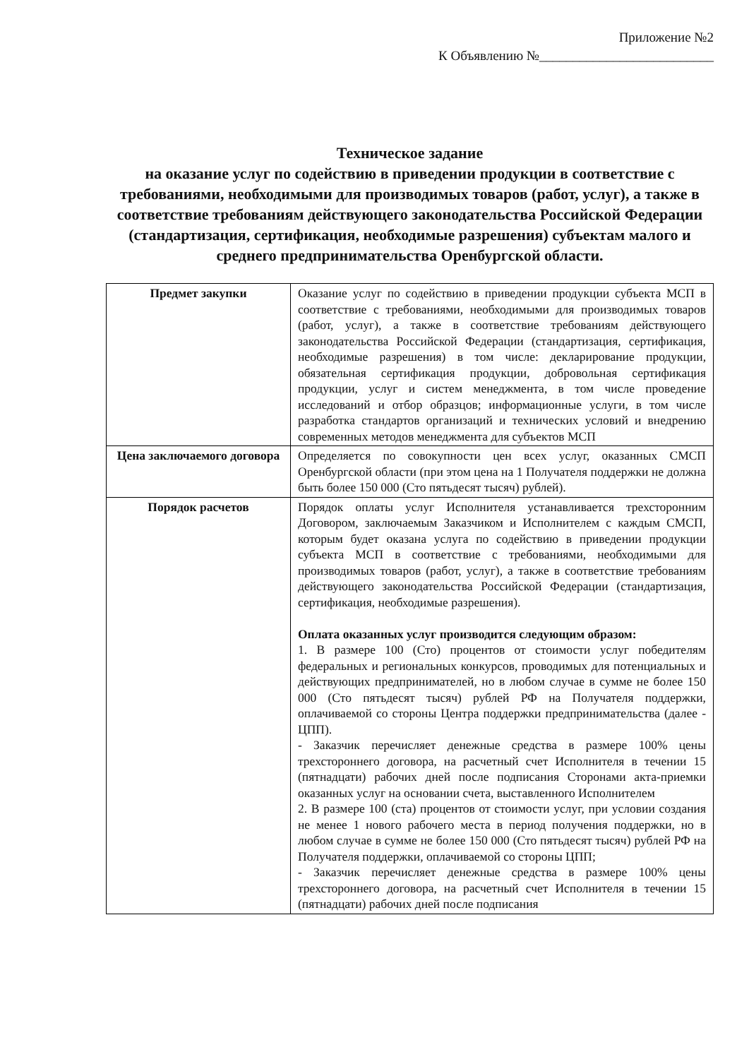Приложение №2
К Объявлению №__________________________
Техническое задание
на оказание услуг по содействию в приведении продукции в соответствие с требованиями, необходимыми для производимых товаров (работ, услуг), а также в соответствие требованиям действующего законодательства Российской Федерации (стандартизация, сертификация, необходимые разрешения) субъектам малого и среднего предпринимательства Оренбургской области.
| Предмет закупки | Оказание услуг по содействию в приведении продукции субъекта МСП в соответствие с требованиями, необходимыми для производимых товаров (работ, услуг), а также в соответствие требованиям действующего законодательства Российской Федерации (стандартизация, сертификация, необходимые разрешения) в том числе: декларирование продукции, обязательная сертификация продукции, добровольная сертификация продукции, услуг и систем менеджмента, в том числе проведение исследований и отбор образцов; информационные услуги, в том числе разработка стандартов организаций и технических условий и внедрению современных методов менеджмента для субъектов МСП |
| Цена заключаемого договора | Определяется по совокупности цен всех услуг, оказанных СМСП Оренбургской области (при этом цена на 1 Получателя поддержки не должна быть более 150 000 (Сто пятьдесят тысяч) рублей). |
| Порядок расчетов | Порядок оплаты услуг Исполнителя устанавливается трехсторонним Договором, заключаемым Заказчиком и Исполнителем с каждым СМСП, которым будет оказана услуга по содействию в приведении продукции субъекта МСП в соответствие с требованиями, необходимыми для производимых товаров (работ, услуг), а также в соответствие требованиям действующего законодательства Российской Федерации (стандартизация, сертификация, необходимые разрешения). Оплата оказанных услуг производится следующим образом: 1. В размере 100 (Сто) процентов от стоимости услуг победителям федеральных и региональных конкурсов, проводимых для потенциальных и действующих предпринимателей, но в любом случае в сумме не более 150 000 (Сто пятьдесят тысяч) рублей РФ на Получателя поддержки, оплачиваемой со стороны Центра поддержки предпринимательства (далее - ЦПП). - Заказчик перечисляет денежные средства в размере 100% цены трехстороннего договора, на расчетный счет Исполнителя в течении 15 (пятнадцати) рабочих дней после подписания Сторонами акта-приемки оказанных услуг на основании счета, выставленного Исполнителем 2. В размере 100 (ста) процентов от стоимости услуг, при условии создания не менее 1 нового рабочего места в период получения поддержки, но в любом случае в сумме не более 150 000 (Сто пятьдесят тысяч) рублей РФ на Получателя поддержки, оплачиваемой со стороны ЦПП; - Заказчик перечисляет денежные средства в размере 100% цены трехстороннего договора, на расчетный счет Исполнителя в течении 15 (пятнадцати) рабочих дней после подписания |